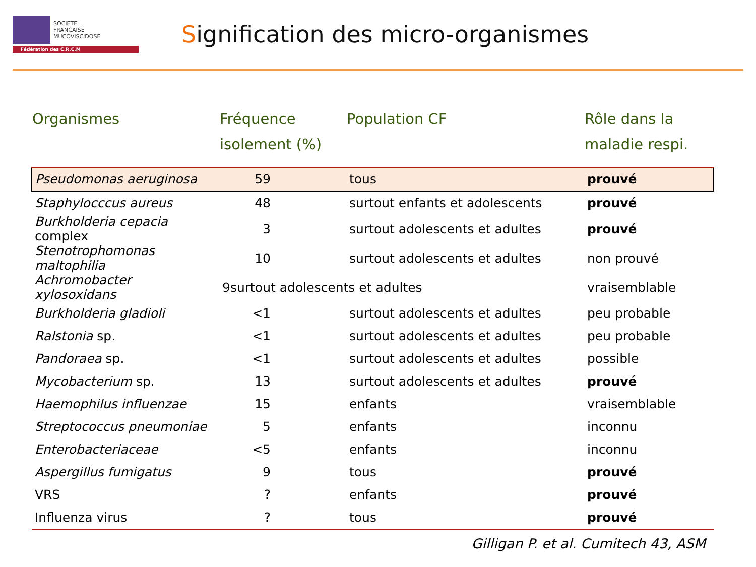SOCIETE
FRANCAISE
MUCOVISCIDOSE
Fédération des C.R.C.M
Signification des micro-organismes
| Organismes | Fréquence isolement (%) | Population CF | Rôle dans la maladie respi. |
| --- | --- | --- | --- |
| Pseudomonas aeruginosa | 59 | tous | prouvé |
| Staphylocccus aureus | 48 | surtout enfants et adolescents | prouvé |
| Burkholderia cepacia complex | 3 | surtout adolescents et adultes | prouvé |
| Stenotrophomonas maltophilia | 10 | surtout adolescents et adultes | non prouvé |
| Achromobacter xylosoxidans | 9surtout adolescents et adultes | | vraisemblable |
| Burkholderia gladioli | <1 | surtout adolescents et adultes | peu probable |
| Ralstonia sp. | <1 | surtout adolescents et adultes | peu probable |
| Pandoraea sp. | <1 | surtout adolescents et adultes | possible |
| Mycobacterium sp. | 13 | surtout adolescents et adultes | prouvé |
| Haemophilus influenzae | 15 | enfants | vraisemblable |
| Streptococcus pneumoniae | 5 | enfants | inconnu |
| Enterobacteriaceae | <5 | enfants | inconnu |
| Aspergillus fumigatus | 9 | tous | prouvé |
| VRS | ? | enfants | prouvé |
| Influenza virus | ? | tous | prouvé |
Gilligan P. et al. Cumitech 43, ASM